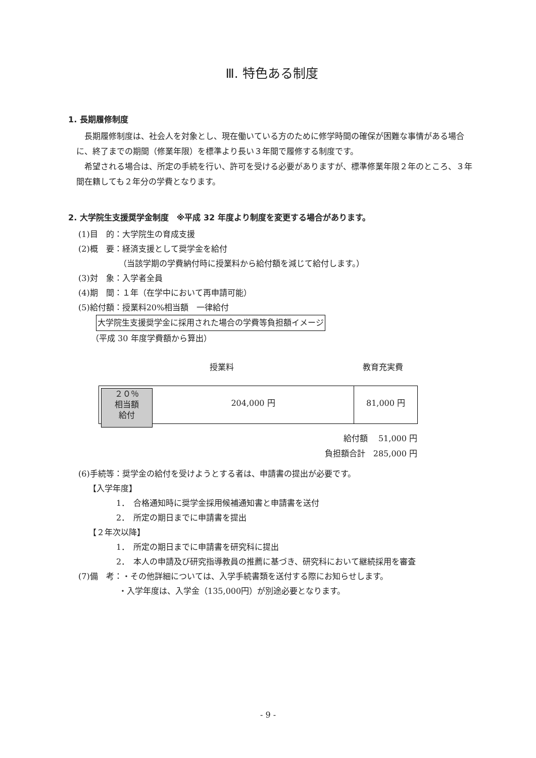Ⅲ. 特色ある制度
1. 長期履修制度
長期履修制度は、社会人を対象とし、現在働いている方のために修学時間の確保が困難な事情がある場合に、終了までの期間（修業年限）を標準より長い３年間で履修する制度です。
希望される場合は、所定の手続を行い、許可を受ける必要がありますが、標準修業年限２年のところ、３年間在籍しても２年分の学費となります。
2. 大学院生支援奨学金制度　※平成 32 年度より制度を変更する場合があります。
(1)目　的：大学院生の育成支援
(2)概　要：経済支援として奨学金を給付
（当該学期の学費納付時に授業料から給付額を減じて給付します。）
(3)対　象：入学者全員
(4)期　間：１年（在学中において再申請可能）
(5)給付額：授業料20%相当額　一律給付
大学院生支援奨学金に採用された場合の学費等負担額イメージ
（平成 30 年度学費額から算出）
授業料 教育充実費
２０％
相当額
給付
204,000 円 81,000 円
給付額　 51,000 円
負担額合計　285,000 円
(6)手続等：奨学金の給付を受けようとする者は、申請書の提出が必要です。
【入学年度】
1．　合格通知時に奨学金採用候補通知書と申請書を送付
2．　所定の期日までに申請書を提出
【２年次以降】
1．　所定の期日までに申請書を研究科に提出
2．　本人の申請及び研究指導教員の推薦に基づき、研究科において継続採用を審査
(7)備　考：・その他詳細については、入学手続書類を送付する際にお知らせします。
・入学年度は、入学金（135,000円）が別途必要となります。
- 9 -